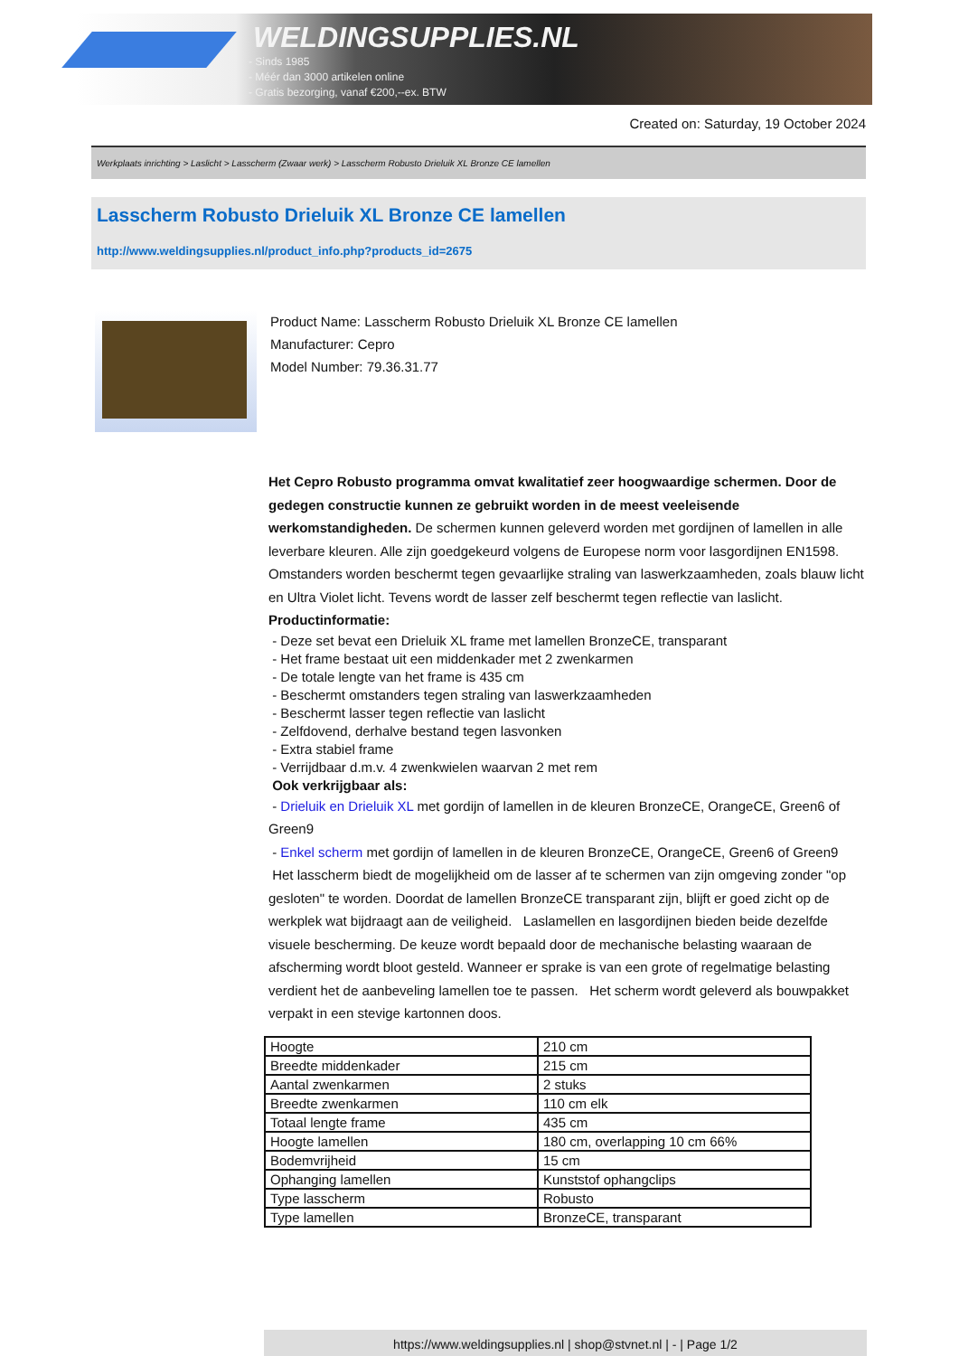WELDINGSUPPLIES.NL
- Sinds 1985
- Méér dan 3000 artikelen online
- Gratis bezorging, vanaf €200,--ex. BTW
Created on: Saturday, 19 October 2024
Werkplaats inrichting > Laslicht > Lasscherm (Zwaar werk) > Lasscherm Robusto Drieluik XL Bronze CE lamellen
Lasscherm Robusto Drieluik XL Bronze CE lamellen
http://www.weldingsupplies.nl/product_info.php?products_id=2675
Product Name: Lasscherm Robusto Drieluik XL Bronze CE lamellen
Manufacturer: Cepro
Model Number: 79.36.31.77
Het Cepro Robusto programma omvat kwalitatief zeer hoogwaardige schermen. Door de gedegen constructie kunnen ze gebruikt worden in de meest veeleisende werkomstandigheden. De schermen kunnen geleverd worden met gordijnen of lamellen in alle leverbare kleuren. Alle zijn goedgekeurd volgens de Europese norm voor lasgordijnen EN1598. Omstanders worden beschermt tegen gevaarlijke straling van laswerkzaamheden, zoals blauw licht en Ultra Violet licht. Tevens wordt de lasser zelf beschermt tegen reflectie van laslicht. Productinformatie:
- Deze set bevat een Drieluik XL frame met lamellen BronzeCE, transparant
- Het frame bestaat uit een middenkader met 2 zwenkarmen
- De totale lengte van het frame is 435 cm
- Beschermt omstanders tegen straling van laswerkzaamheden
- Beschermt lasser tegen reflectie van laslicht
- Zelfdovend, derhalve bestand tegen lasvonken
- Extra stabiel frame
- Verrijdbaar d.m.v. 4 zwenkwielen waarvan 2 met rem
Ook verkrijgbaar als:
- Drieluik en Drieluik XL met gordijn of lamellen in de kleuren BronzeCE, OrangeCE, Green6 of Green9
- Enkel scherm met gordijn of lamellen in de kleuren BronzeCE, OrangeCE, Green6 of Green9
Het lasscherm biedt de mogelijkheid om de lasser af te schermen van zijn omgeving zonder "op gesloten" te worden. Doordat de lamellen BronzeCE transparant zijn, blijft er goed zicht op de werkplek wat bijdraagt aan de veiligheid. Laslamellen en lasgordijnen bieden beide dezelfde visuele bescherming. De keuze wordt bepaald door de mechanische belasting waaraan de afscherming wordt bloot gesteld. Wanneer er sprake is van een grote of regelmatige belasting verdient het de aanbeveling lamellen toe te passen. Het scherm wordt geleverd als bouwpakket verpakt in een stevige kartonnen doos.
| Hoogte | 210 cm |
| Breedte middenkader | 215 cm |
| Aantal zwenkarmen | 2 stuks |
| Breedte zwenkarmen | 110 cm elk |
| Totaal lengte frame | 435 cm |
| Hoogte lamellen | 180 cm, overlapping 10 cm 66% |
| Bodemvrijheid | 15 cm |
| Ophanging lamellen | Kunststof ophangclips |
| Type lasscherm | Robusto |
| Type lamellen | BronzeCE, transparant |
https://www.weldingsupplies.nl | shop@stvnet.nl | - | Page 1/2